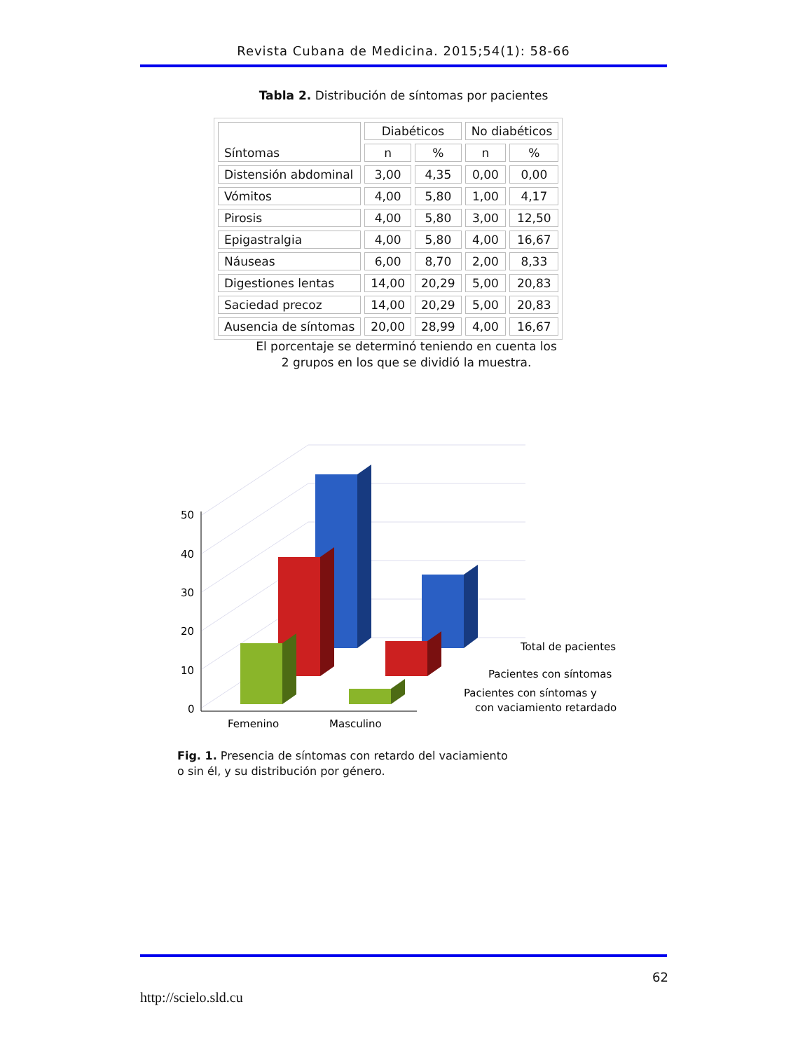Revista Cubana de Medicina. 2015;54(1): 58-66
Tabla 2. Distribución de síntomas por pacientes
| Síntomas | Diabéticos | | No diabéticos | |
| --- | --- | --- | --- | --- |
| | n | % | n | % |
| Distensión abdominal | 3,00 | 4,35 | 0,00 | 0,00 |
| Vómitos | 4,00 | 5,80 | 1,00 | 4,17 |
| Pirosis | 4,00 | 5,80 | 3,00 | 12,50 |
| Epigastralgia | 4,00 | 5,80 | 4,00 | 16,67 |
| Náuseas | 6,00 | 8,70 | 2,00 | 8,33 |
| Digestiones lentas | 14,00 | 20,29 | 5,00 | 20,83 |
| Saciedad precoz | 14,00 | 20,29 | 5,00 | 20,83 |
| Ausencia de síntomas | 20,00 | 28,99 | 4,00 | 16,67 |
El porcentaje se determinó teniendo en cuenta los
2 grupos en los que se dividió la muestra.
50
40
30
20
10
0
Femenino
Masculino
Total de pacientes
Pacientes con síntomas
Pacientes con síntomas y
con vaciamiento retardado
Fig. 1. Presencia de síntomas con retardo del vaciamiento
o sin él, y su distribución por género.
62
http://scielo.sld.cu